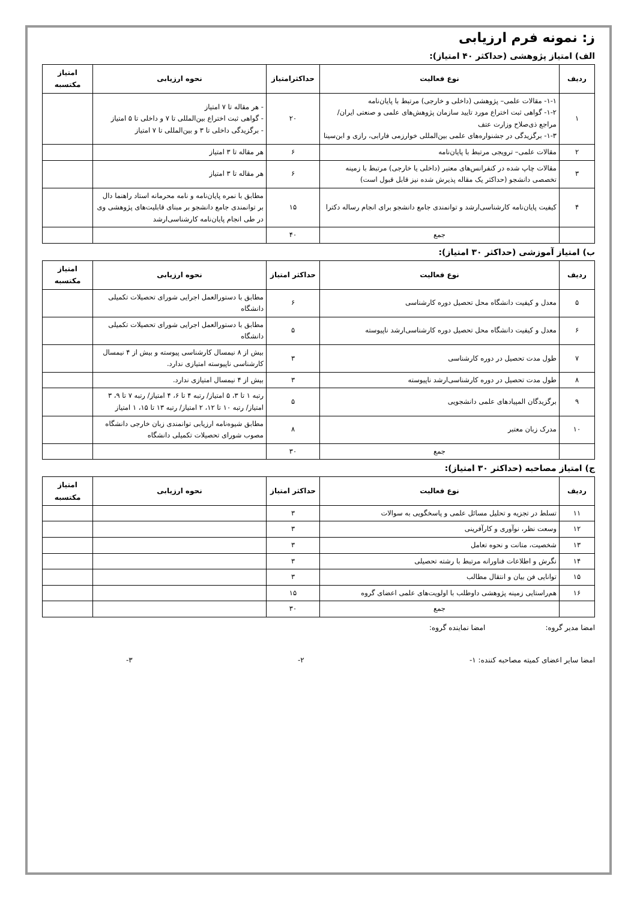ز: نمونه فرم ارزیابی
الف) امتیاز پژوهشی (حداکثر ۴۰ امتیاز):
| ردیف | نوع فعالیت | حداکثرامتیاز | نحوه ارزیابی | امتیاز مکتسبه |
| --- | --- | --- | --- | --- |
| ۱ | ۱-۱- مقالات علمی– پژوهشی (داخلی و خارجی) مرتبط با پایان‌نامه ۱-۲- گواهی ثبت اختراع مورد تایید سازمان پژوهش‌های علمی و صنعتی ایران/ مراجع ذی‌صلاح وزارت عتف ۱-۳- برگزیدگی در جشنواره‌های علمی بین‌المللی خوارزمی فارابی، رازی و ابن‌سینا | ۲۰ | - هر مقاله تا ۷ امتیاز - گواهی ثبت اختراع بین‌المللی تا ۷ و داخلی تا ۵ امتیاز - برگزیدگی داخلی تا ۳ و بین‌المللی تا ۷ امتیاز | |
| ۲ | مقالات علمی– ترویجی مرتبط با پایان‌نامه | ۶ | هر مقاله تا ۳ امتیاز | |
| ۳ | مقالات چاپ شده در کنفرانس‌های معتبر (داخلی یا خارجی) مرتبط با زمینه تخصصی دانشجو (حداکثر یک مقاله پذیرش شده نیز قابل قبول است) | ۶ | هر مقاله تا ۳ امتیاز | |
| ۴ | کیفیت پایان‌نامه کارشناسی‌ارشد و توانمندی جامع دانشجو برای انجام رساله دکترا | ۱۵ | مطابق با نمره پایان‌نامه و نامه محرمانه استاد راهنما دال بر توانمندی جامع دانشجو بر مبنای قابلیت‌های پژوهشی وی در طی انجام پایان‌نامه کارشناسی‌ارشد | |
| | جمع | ۴۰ | | |
ب) امتیاز آموزشی (حداکثر ۳۰ امتیاز):
| ردیف | نوع فعالیت | حداکثر امتیاز | نحوه ارزیابی | امتیاز مکتسبه |
| --- | --- | --- | --- | --- |
| ۵ | معدل و کیفیت دانشگاه محل تحصیل دوره کارشناسی | ۶ | مطابق با دستورالعمل اجرایی شورای تحصیلات تکمیلی دانشگاه | |
| ۶ | معدل و کیفیت دانشگاه محل تحصیل دوره کارشناسی‌ارشد ناپیوسته | ۵ | مطابق با دستورالعمل اجرایی شورای تحصیلات تکمیلی دانشگاه | |
| ۷ | طول مدت تحصیل در دوره کارشناسی | ۳ | بیش از ۸ نیمسال کارشناسی پیوسته و بیش از ۴ نیمسال کارشناسی ناپیوسته امتیازی ندارد. | |
| ۸ | طول مدت تحصیل در دوره کارشناسی‌ارشد ناپیوسته | ۳ | بیش از ۴ نیمسال امتیازی ندارد. | |
| ۹ | برگزیدگان المپیادهای علمی دانشجویی | ۵ | رتبه ۱ تا ۳، ۵ امتیاز/ رتبه ۴ تا ۶، ۴ امتیاز/ رتبه ۷ تا ۹، ۳ امتیاز/ رتبه ۱۰ تا ۱۲، ۲ امتیاز/ رتبه ۱۳ تا ۱۵، ۱ امتیاز | |
| ۱۰ | مدرک زبان معتبر | ۸ | مطابق شیوه‌نامه ارزیابی توانمندی زبان خارجی دانشگاه مصوب شورای تحصیلات تکمیلی دانشگاه | |
| | جمع | ۳۰ | | |
ج) امتیاز مصاحبه (حداکثر ۳۰ امتیاز):
| ردیف | نوع فعالیت | حداکثر امتیاز | نحوه ارزیابی | امتیاز مکتسبه |
| --- | --- | --- | --- | --- |
| ۱۱ | تسلط در تجزیه و تحلیل مسائل علمی و پاسخگویی به سوالات | ۳ | | |
| ۱۲ | وسعت نظر، نوآوری و کارآفرینی | ۳ | | |
| ۱۳ | شخصیت، متانت و نحوه تعامل | ۳ | | |
| ۱۴ | نگرش و اطلاعات فناورانه مرتبط با رشته تحصیلی | ۳ | | |
| ۱۵ | توانایی فن بیان و انتقال مطالب | ۳ | | |
| ۱۶ | هم‌راستایی زمینه پژوهشی داوطلب با اولویت‌های علمی اعضای گروه | ۱۵ | | |
| | جمع | ۳۰ | | |
امضا مدیر گروه: امضا نماینده گروه:
امضا سایر اعضای کمیته مصاحبه کننده: ۱- ۲- ۳-